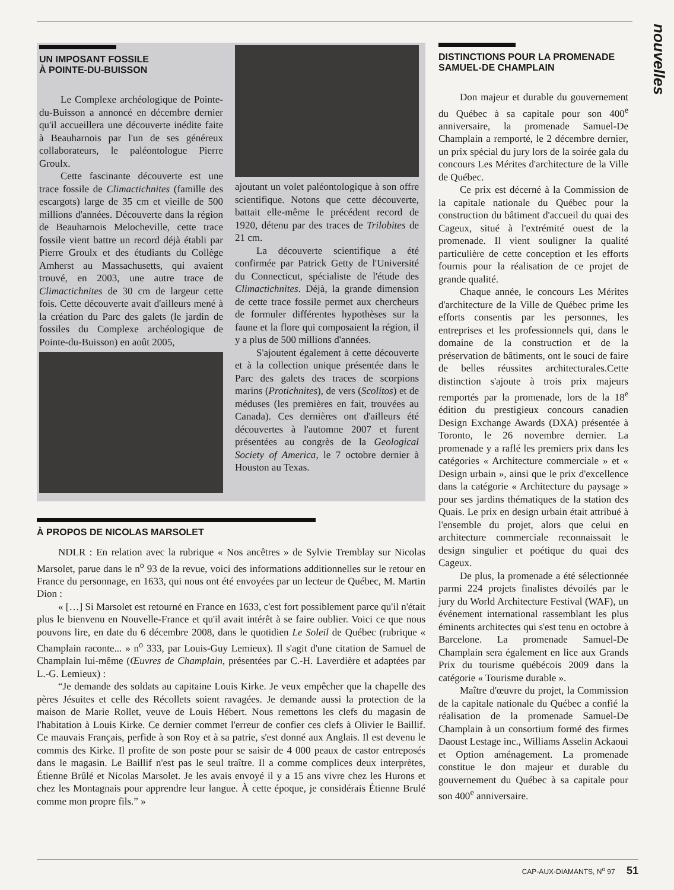nouvelles
UN IMPOSANT FOSSILE
À POINTE-DU-BUISSON
Le Complexe archéologique de Pointe-du-Buisson a annoncé en décembre dernier qu'il accueillera une découverte inédite faite à Beauharnois par l'un de ses généreux collaborateurs, le paléontologue Pierre Groulx.
Cette fascinante découverte est une trace fossile de Climactichnites (famille des escargots) large de 35 cm et vieille de 500 millions d'années. Découverte dans la région de Beauharnois Melocheville, cette trace fossile vient battre un record déjà établi par Pierre Groulx et des étudiants du Collège Amherst au Massachusetts, qui avaient trouvé, en 2003, une autre trace de Climactichnites de 30 cm de largeur cette fois. Cette découverte avait d'ailleurs mené à la création du Parc des galets (le jardin de fossiles du Complexe archéologique de Pointe-du-Buisson) en août 2005,
ajoutant un volet paléontologique à son offre scientifique. Notons que cette découverte, battait elle-même le précédent record de 1920, détenu par des traces de Trilobites de 21 cm.
La découverte scientifique a été confirmée par Patrick Getty de l'Université du Connecticut, spécialiste de l'étude des Climactichnites. Déjà, la grande dimension de cette trace fossile permet aux chercheurs de formuler différentes hypothèses sur la faune et la flore qui composaient la région, il y a plus de 500 millions d'années.
S'ajoutent également à cette découverte et à la collection unique présentée dans le Parc des galets des traces de scorpions marins (Protichnites), de vers (Scolitos) et de méduses (les premières en fait, trouvées au Canada). Ces dernières ont d'ailleurs été découvertes à l'automne 2007 et furent présentées au congrès de la Geological Society of America, le 7 octobre dernier à Houston au Texas.
À PROPOS DE NICOLAS MARSOLET
NDLR : En relation avec la rubrique « Nos ancêtres » de Sylvie Tremblay sur Nicolas Marsolet, parue dans le n<sup>o</sup> 93 de la revue, voici des informations additionnelles sur le retour en France du personnage, en 1633, qui nous ont été envoyées par un lecteur de Québec, M. Martin Dion :
« […] Si Marsolet est retourné en France en 1633, c'est fort possiblement parce qu'il n'était plus le bienvenu en Nouvelle-France et qu'il avait intérêt à se faire oublier. Voici ce que nous pouvons lire, en date du 6 décembre 2008, dans le quotidien Le Soleil de Québec (rubrique « Champlain raconte... » n<sup>o</sup> 333, par Louis-Guy Lemieux). Il s'agit d'une citation de Samuel de Champlain lui-même (Œuvres de Champlain, présentées par C.-H. Laverdière et adaptées par L.-G. Lemieux) :
“Je demande des soldats au capitaine Louis Kirke. Je veux empêcher que la chapelle des pères Jésuites et celle des Récollets soient ravagées. Je demande aussi la protection de la maison de Marie Rollet, veuve de Louis Hébert. Nous remettons les clefs du magasin de l'habitation à Louis Kirke. Ce dernier commet l'erreur de confier ces clefs à Olivier le Baillif. Ce mauvais Français, perfide à son Roy et à sa patrie, s'est donné aux Anglais. Il est devenu le commis des Kirke. Il profite de son poste pour se saisir de 4 000 peaux de castor entreposés dans le magasin. Le Baillif n'est pas le seul traître. Il a comme complices deux interprètes, Étienne Brûlé et Nicolas Marsolet. Je les avais envoyé il y a 15 ans vivre chez les Hurons et chez les Montagnais pour apprendre leur langue. À cette époque, je considérais Étienne Brulé comme mon propre fils.” »
DISTINCTIONS POUR LA PROMENADE SAMUEL-DE CHAMPLAIN
Don majeur et durable du gouvernement du Québec à sa capitale pour son 400<sup>e</sup> anniversaire, la promenade Samuel-De Champlain a remporté, le 2 décembre dernier, un prix spécial du jury lors de la soirée gala du concours Les Mérites d'architecture de la Ville de Québec.
Ce prix est décerné à la Commission de la capitale nationale du Québec pour la construction du bâtiment d'accueil du quai des Cageux, situé à l'extrémité ouest de la promenade. Il vient souligner la qualité particulière de cette conception et les efforts fournis pour la réalisation de ce projet de grande qualité.
Chaque année, le concours Les Mérites d'architecture de la Ville de Québec prime les efforts consentis par les personnes, les entreprises et les professionnels qui, dans le domaine de la construction et de la préservation de bâtiments, ont le souci de faire de belles réussites architecturales.Cette distinction s'ajoute à trois prix majeurs remportés par la promenade, lors de la 18<sup>e</sup> édition du prestigieux concours canadien Design Exchange Awards (DXA) présentée à Toronto, le 26 novembre dernier. La promenade y a raflé les premiers prix dans les catégories « Architecture commerciale » et « Design urbain », ainsi que le prix d'excellence dans la catégorie « Architecture du paysage » pour ses jardins thématiques de la station des Quais. Le prix en design urbain était attribué à l'ensemble du projet, alors que celui en architecture commerciale reconnaissait le design singulier et poétique du quai des Cageux.
De plus, la promenade a été sélectionnée parmi 224 projets finalistes dévoilés par le jury du World Architecture Festival (WAF), un événement international rassemblant les plus éminents architectes qui s'est tenu en octobre à Barcelone. La promenade Samuel-De Champlain sera également en lice aux Grands Prix du tourisme québécois 2009 dans la catégorie « Tourisme durable ».
Maître d'œuvre du projet, la Commission de la capitale nationale du Québec a confié la réalisation de la promenade Samuel-De Champlain à un consortium formé des firmes Daoust Lestage inc., Williams Asselin Ackaoui et Option aménagement. La promenade constitue le don majeur et durable du gouvernement du Québec à sa capitale pour son 400<sup>e</sup> anniversaire.
CAP-AUX-DIAMANTS, N<sup>o</sup> 97 51